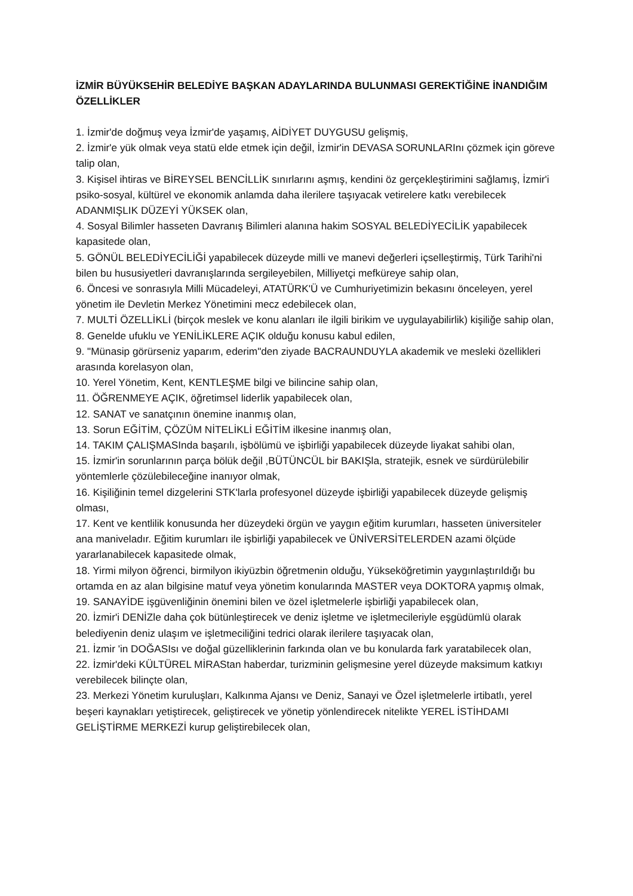İZMİR BÜYÜKSEHİR BELEDİYE BAŞKAN ADAYLARINDA BULUNMASI GEREKTİĞİNE İNANDIĞIM ÖZELLİKLER
1. İzmir'de doğmuş veya İzmir'de yaşamış, AİDİYET DUYGUSU gelişmiş,
2. İzmir'e yük olmak veya statü elde etmek için değil, İzmir'in DEVASA SORUNLARInı çözmek için göreve talip olan,
3. Kişisel ihtiras ve BİREYSEL BENCİLLİK sınırlarını aşmış, kendini öz gerçekleştirimini sağlamış, İzmir'i psiko-sosyal, kültürel ve ekonomik anlamda daha ilerilere taşıyacak vetirelere katkı verebilecek ADANMIŞLIK DÜZEYİ YÜKSEK olan,
4. Sosyal Bilimler hasseten Davranış Bilimleri alanına hakim SOSYAL BELEDİYECİLİK yapabilecek kapasitede olan,
5. GÖNÜL BELEDİYECİLİĞİ yapabilecek düzeyde milli ve manevi değerleri içselleştirmiş, Türk Tarihi'ni bilen bu hususiyetleri davranışlarında sergileyebilen, Milliyetçi mefküreye sahip olan,
6. Öncesi ve sonrasıyla Milli Mücadeleyi, ATATÜRK'Ü ve Cumhuriyetimizin bekasını önceleyen, yerel yönetim ile Devletin Merkez Yönetimini mecz edebilecek olan,
7. MULTİ ÖZELLİKLİ (birçok meslek ve konu alanları ile ilgili birikim ve uygulayabilirlik) kişiliğe sahip olan,
8. Genelde ufuklu ve YENİLİKLERE AÇIK olduğu konusu kabul edilen,
9. "Münasip görürseniz yaparım, ederim"den ziyade BACRAUNDUYLA akademik ve mesleki özellikleri arasında korelasyon olan,
10. Yerel Yönetim, Kent, KENTLEŞME bilgi ve bilincine sahip olan,
11. ÖĞRENMEYE AÇIK, öğretimsel liderlik yapabilecek olan,
12. SANAT ve sanatçının önemine inanmış olan,
13. Sorun EĞİTİM, ÇÖZÜM NİTELİKLİ EĞİTİM ilkesine inanmış olan,
14. TAKIM ÇALIŞMASInda başarılı, işbölümü ve işbirliği yapabilecek düzeyde liyakat sahibi olan,
15. İzmir'in sorunlarının parça bölük değil ,BÜTÜNCÜL bir BAKIŞla, stratejik, esnek ve sürdürülebilir yöntemlerle çözülebileceğine inanıyor olmak,
16. Kişiliğinin temel dizgelerini STK'larla profesyonel düzeyde işbirliği yapabilecek düzeyde gelişmiş olması,
17. Kent ve kentlilik konusunda her düzeydeki örgün ve yaygın eğitim kurumları, hasseten üniversiteler ana maniveladır. Eğitim kurumları ile işbirliği yapabilecek ve ÜNİVERSİTELERDEN azami ölçüde yararlanabilecek kapasitede olmak,
18. Yirmi milyon öğrenci, birmilyon ikiyüzbin öğretmenin olduğu, Yükseköğretimin yaygınlaştırıldığı bu ortamda en az alan bilgisine matuf veya yönetim konularında MASTER veya DOKTORA yapmış olmak,
19. SANAYİDE işgüvenliğinin önemini bilen ve özel işletmelerle işbirliği yapabilecek olan,
20. İzmir'i DENİZle daha çok bütünleştirecek ve deniz işletme ve işletmecileriyle eşgüdümlü olarak belediyenin deniz ulaşım ve işletmeciliğini tedrici olarak ilerilere taşıyacak olan,
21. İzmir 'in DOĞASIsı ve doğal güzelliklerinin farkında olan ve bu konularda fark yaratabilecek olan,
22. İzmir'deki KÜLTÜREL MİRAStan haberdar, turizminin gelişmesine yerel düzeyde maksimum katkıyı verebilecek bilinçte olan,
23. Merkezi Yönetim kuruluşları, Kalkınma Ajansı ve Deniz, Sanayi ve Özel işletmelerle irtibatlı, yerel beşeri kaynakları yetiştirecek, geliştirecek ve yönetip yönlendirecek nitelikte YEREL İSTİHDAMI GELİŞTİRME MERKEZİ kurup geliştirebilecek olan,